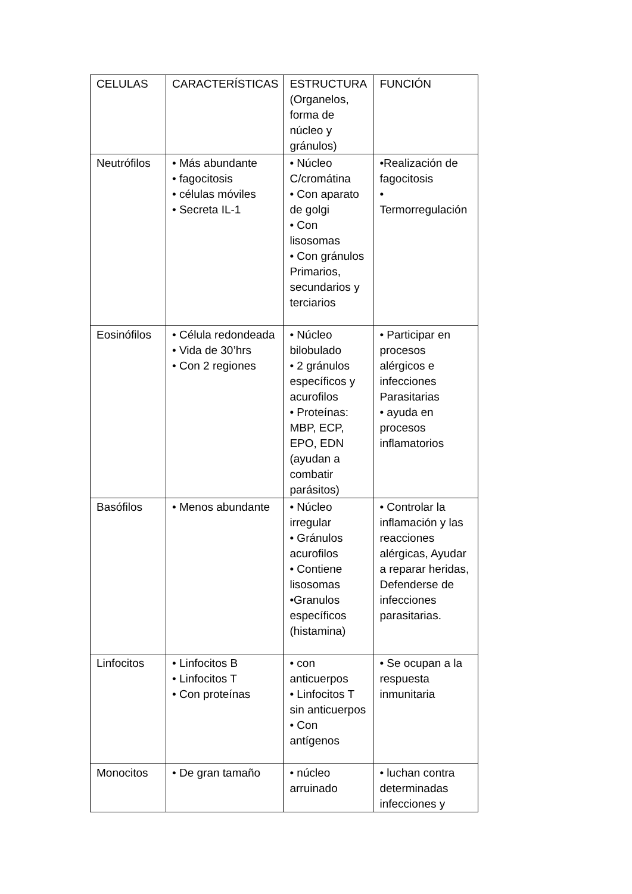| CELULAS | CARACTERÍSTICAS | ESTRUCTURA (Organelos, forma de núcleo y gránulos) | FUNCIÓN |
| Neutrófilos | • Más abundante • fagocitosis • células móviles • Secreta IL-1 | • Núcleo C/cromátina • Con aparato de golgi • Con lisosomas • Con gránulos Primarios, secundarios y terciarios | •Realización de fagocitosis • Termorregulación |
| Eosinófilos | • Célula redondeada • Vida de 30’hrs • Con 2 regiones | • Núcleo bilobulado • 2 gránulos específicos y acurofilos • Proteínas: MBP, ECP, EPO, EDN (ayudan a combatir parásitos) | • Participar en procesos alérgicos e infecciones Parasitarias • ayuda en procesos inflamatorios |
| Basófilos | • Menos abundante | • Núcleo irregular • Gránulos acurofilos • Contiene lisosomas •Granulos específicos (histamina) | • Controlar la inflamación y las reacciones alérgicas, Ayudar a reparar heridas, Defenderse de infecciones parasitarias. |
| Linfocitos | • Linfocitos B • Linfocitos T • Con proteínas | • con anticuerpos • Linfocitos T sin anticuerpos • Con antígenos | • Se ocupan a la respuesta inmunitaria |
| Monocitos | • De gran tamaño | • núcleo arruinado | • luchan contra determinadas infecciones y |